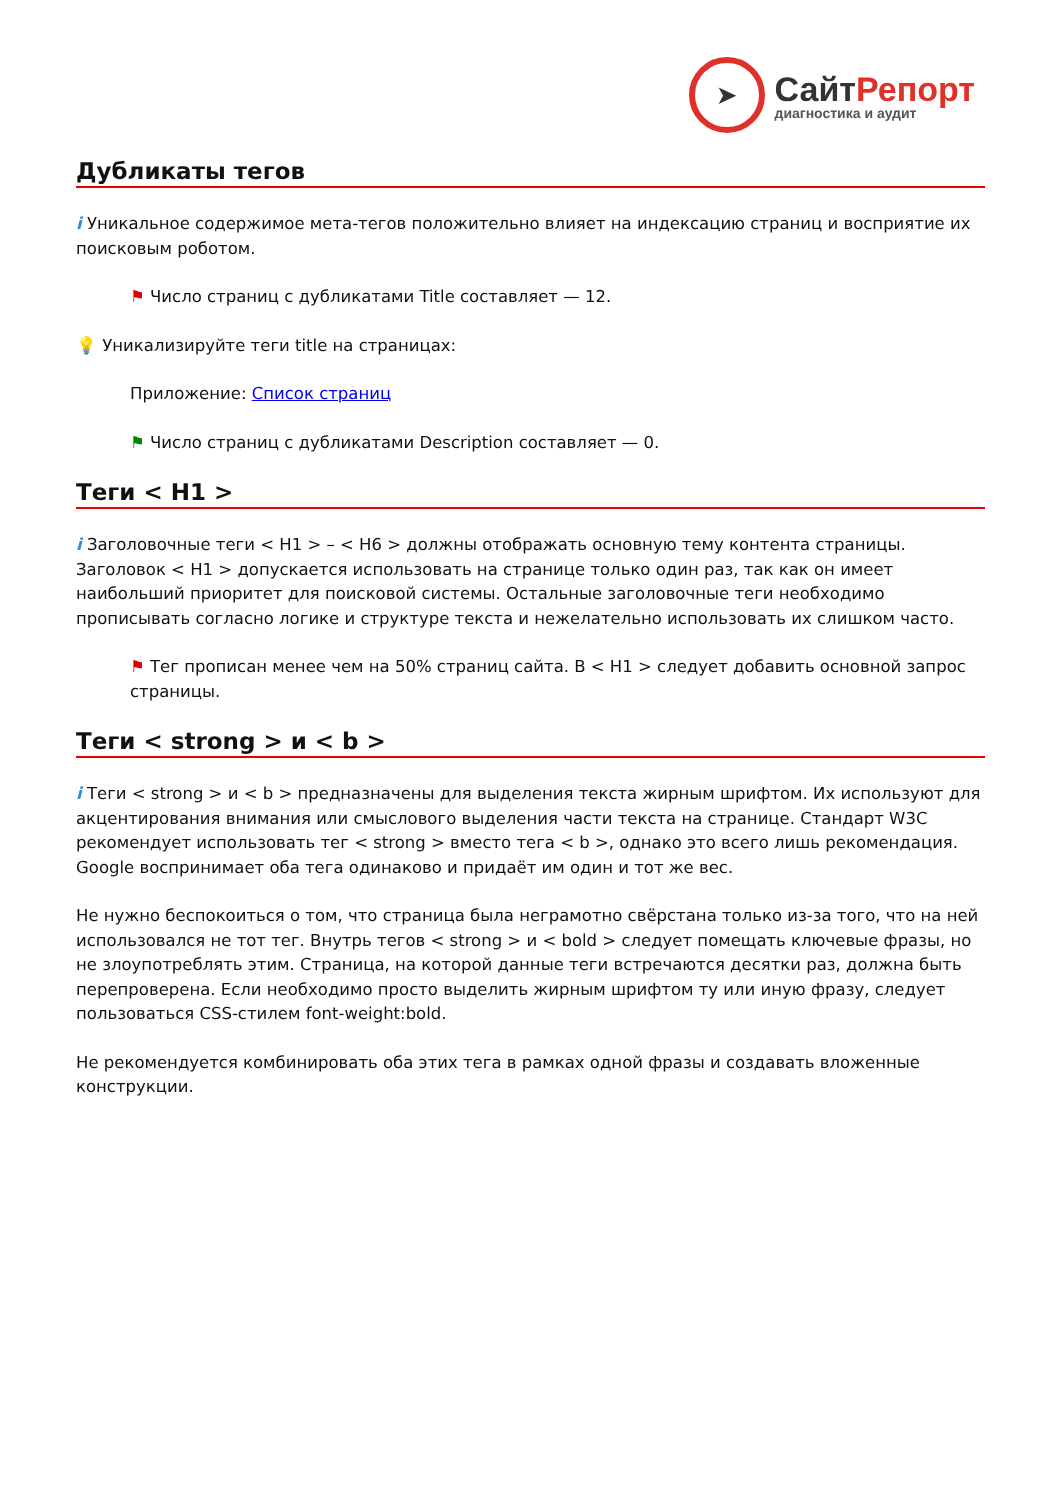➤
СайтРепорт
диагностика и аудит
Дубликаты тегов
i Уникальное содержимое мета-тегов положительно влияет на индексацию страниц и восприятие их поисковым роботом.
⚑ Число страниц с дубликатами Title составляет — 12.
💡 Уникализируйте теги title на страницах:
Приложение: Список страниц
⚑ Число страниц с дубликатами Description составляет — 0.
Теги < H1 >
i Заголовочные теги < H1 > – < H6 > должны отображать основную тему контента страницы. Заголовок < H1 > допускается использовать на странице только один раз, так как он имеет наибольший приоритет для поисковой системы. Остальные заголовочные теги необходимо прописывать согласно логике и структуре текста и нежелательно использовать их слишком часто.
⚑ Тег прописан менее чем на 50% страниц сайта. В < H1 > следует добавить основной запрос страницы.
Теги < strong > и < b >
i Теги < strong > и < b > предназначены для выделения текста жирным шрифтом. Их используют для акцентирования внимания или смыслового выделения части текста на странице. Стандарт W3C рекомендует использовать тег < strong > вместо тега < b >, однако это всего лишь рекомендация. Google воспринимает оба тега одинаково и придаёт им один и тот же вес.
Не нужно беспокоиться о том, что страница была неграмотно свёрстана только из-за того, что на ней использовался не тот тег. Внутрь тегов < strong > и < bold > следует помещать ключевые фразы, но не злоупотреблять этим. Страница, на которой данные теги встречаются десятки раз, должна быть перепроверена. Если необходимо просто выделить жирным шрифтом ту или иную фразу, следует пользоваться CSS-стилем font-weight:bold.
Не рекомендуется комбинировать оба этих тега в рамках одной фразы и создавать вложенные конструкции.